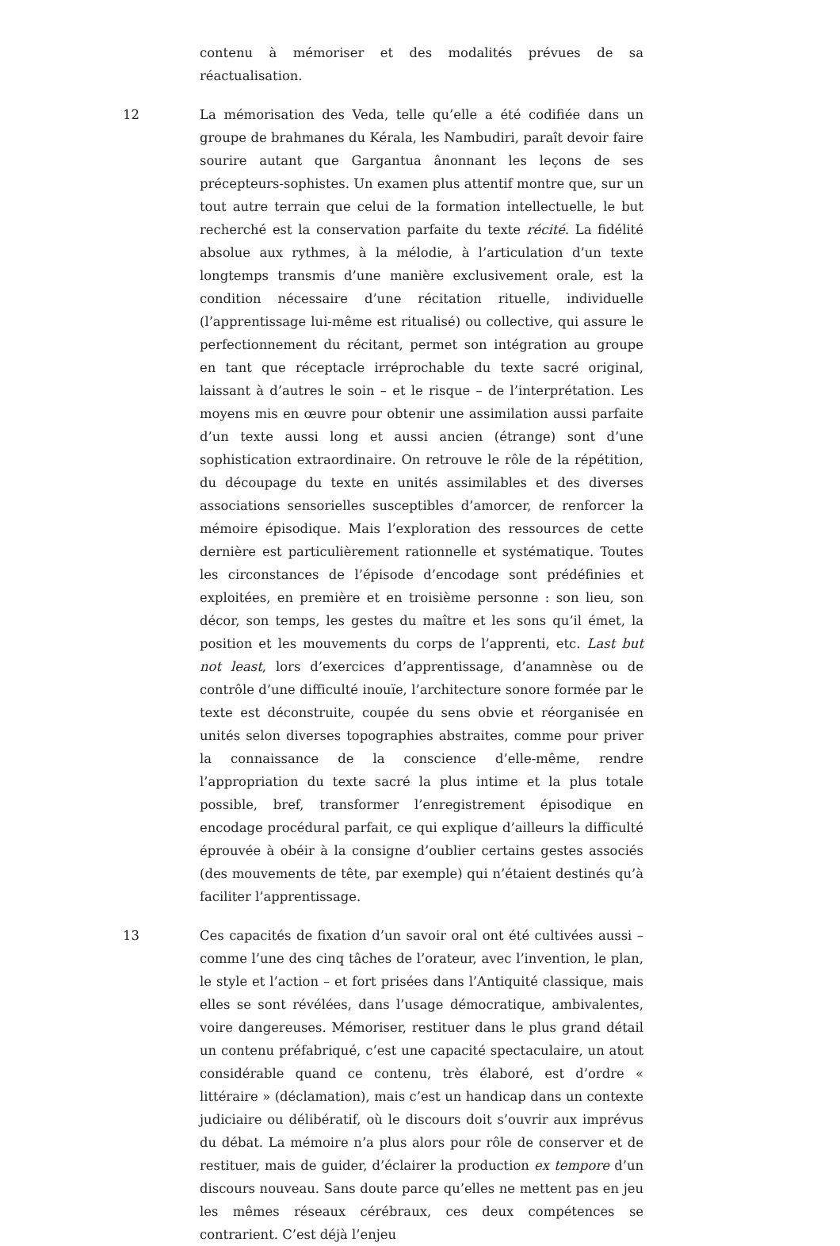contenu à mémoriser et des modalités prévues de sa réactualisation.
12 La mémorisation des Veda, telle qu’elle a été codifiée dans un groupe de brahmanes du Kérala, les Nambudiri, paraît devoir faire sourire autant que Gargantua ânonnant les leçons de ses précepteurs-sophistes. Un examen plus attentif montre que, sur un tout autre terrain que celui de la formation intellectuelle, le but recherché est la conservation parfaite du texte récité. La fidélité absolue aux rythmes, à la mélodie, à l’articulation d’un texte longtemps transmis d’une manière exclusivement orale, est la condition nécessaire d’une récitation rituelle, individuelle (l’apprentissage lui-même est ritualisé) ou collective, qui assure le perfectionnement du récitant, permet son intégration au groupe en tant que réceptacle irréprochable du texte sacré original, laissant à d’autres le soin – et le risque – de l’interprétation. Les moyens mis en œuvre pour obtenir une assimilation aussi parfaite d’un texte aussi long et aussi ancien (étrange) sont d’une sophistication extraordinaire. On retrouve le rôle de la répétition, du découpage du texte en unités assimilables et des diverses associations sensorielles susceptibles d’amorcer, de renforcer la mémoire épisodique. Mais l’exploration des ressources de cette dernière est particulièrement rationnelle et systématique. Toutes les circonstances de l’épisode d’encodage sont prédéfinies et exploitées, en première et en troisième personne : son lieu, son décor, son temps, les gestes du maître et les sons qu’il émet, la position et les mouvements du corps de l’apprenti, etc. Last but not least, lors d’exercices d’apprentissage, d’anamnèse ou de contrôle d’une difficulté inouïe, l’architecture sonore formée par le texte est déconstruite, coupée du sens obvie et réorganisée en unités selon diverses topographies abstraites, comme pour priver la connaissance de la conscience d’elle-même, rendre l’appropriation du texte sacré la plus intime et la plus totale possible, bref, transformer l’enregistrement épisodique en encodage procédural parfait, ce qui explique d’ailleurs la difficulté éprouvée à obéir à la consigne d’oublier certains gestes associés (des mouvements de tête, par exemple) qui n’étaient destinés qu’à faciliter l’apprentissage.
13 Ces capacités de fixation d’un savoir oral ont été cultivées aussi – comme l’une des cinq tâches de l’orateur, avec l’invention, le plan, le style et l’action – et fort prisées dans l’Antiquité classique, mais elles se sont révélées, dans l’usage démocratique, ambivalentes, voire dangereuses. Mémoriser, restituer dans le plus grand détail un contenu préfabriqué, c’est une capacité spectaculaire, un atout considérable quand ce contenu, très élaboré, est d’ordre « littéraire » (déclamation), mais c’est un handicap dans un contexte judiciaire ou délibératif, où le discours doit s’ouvrir aux imprévus du débat. La mémoire n’a plus alors pour rôle de conserver et de restituer, mais de guider, d’éclairer la production ex tempore d’un discours nouveau. Sans doute parce qu’elles ne mettent pas en jeu les mêmes réseaux cérébraux, ces deux compétences se contrarient. C’est déjà l’enjeu